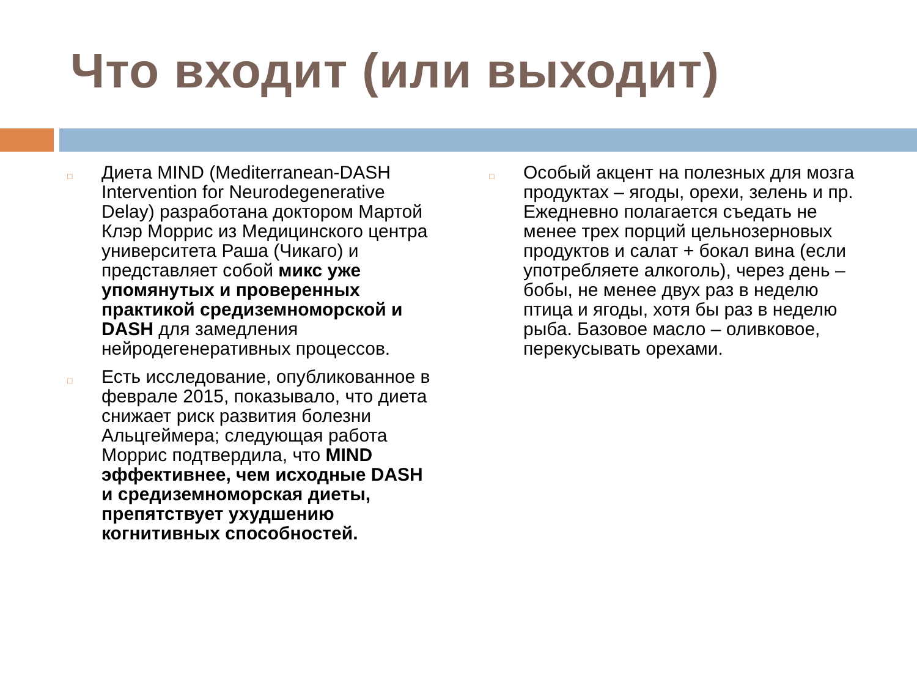Что входит (или выходит)
□ Диета MIND (Mediterranean-DASH Intervention for Neurodegenerative Delay) разработана доктором Мартой Клэр Моррис из Медицинского центра университета Раша (Чикаго) и представляет собой микс уже упомянутых и проверенных практикой средиземноморской и DASH для замедления нейродегенеративных процессов.
□ Есть исследование, опубликованное в феврале 2015, показывало, что диета снижает риск развития болезни Альцгеймера; следующая работа Моррис подтвердила, что MIND эффективнее, чем исходные DASH и средиземноморская диеты, препятствует ухудшению когнитивных способностей.
□ Особый акцент на полезных для мозга продуктах – ягоды, орехи, зелень и пр. Ежедневно полагается съедать не менее трех порций цельнозерновых продуктов и салат + бокал вина (если употребляете алкоголь), через день – бобы, не менее двух раз в неделю птица и ягоды, хотя бы раз в неделю рыба. Базовое масло – оливковое, перекусывать орехами.